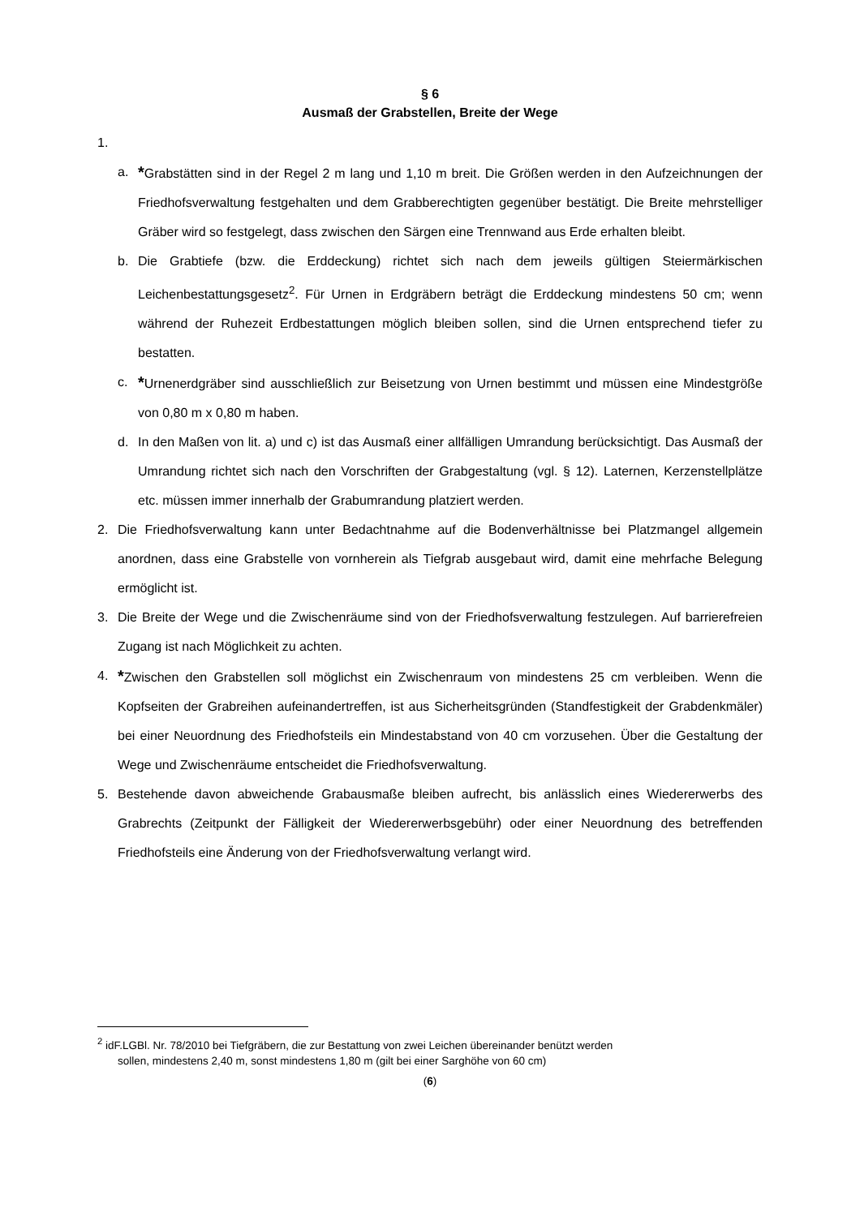§ 6
Ausmaß der Grabstellen, Breite der Wege
1.
a.
*Grabstätten sind in der Regel 2 m lang und 1,10 m breit. Die Größen werden in den Aufzeichnungen der Friedhofsverwaltung festgehalten und dem Grabberechtigten gegenüber bestätigt. Die Breite mehrstelliger Gräber wird so festgelegt, dass zwischen den Särgen eine Trennwand aus Erde erhalten bleibt.
b. Die Grabtiefe (bzw. die Erddeckung) richtet sich nach dem jeweils gültigen Steiermärkischen Leichenbestattungsgesetz<sup>2</sup>. Für Urnen in Erdgräbern beträgt die Erddeckung mindestens 50 cm; wenn während der Ruhezeit Erdbestattungen möglich bleiben sollen, sind die Urnen entsprechend tiefer zu bestatten.
c.
*Urnenerdgräber sind ausschließlich zur Beisetzung von Urnen bestimmt und müssen eine Mindestgröße von 0,80 m x 0,80 m haben.
d. In den Maßen von lit. a) und c) ist das Ausmaß einer allfälligen Umrandung berücksichtigt. Das Ausmaß der Umrandung richtet sich nach den Vorschriften der Grabgestaltung (vgl. § 12). Laternen, Kerzenstellplätze etc. müssen immer innerhalb der Grabumrandung platziert werden.
2. Die Friedhofsverwaltung kann unter Bedachtnahme auf die Bodenverhältnisse bei Platzmangel allgemein anordnen, dass eine Grabstelle von vornherein als Tiefgrab ausgebaut wird, damit eine mehrfache Belegung ermöglicht ist.
3. Die Breite der Wege und die Zwischenräume sind von der Friedhofsverwaltung festzulegen. Auf barrierefreien Zugang ist nach Möglichkeit zu achten.
4.
*Zwischen den Grabstellen soll möglichst ein Zwischenraum von mindestens 25 cm verbleiben. Wenn die Kopfseiten der Grabreihen aufeinandertreffen, ist aus Sicherheitsgründen (Standfestigkeit der Grabdenkmäler) bei einer Neuordnung des Friedhofsteils ein Mindestabstand von 40 cm vorzusehen. Über die Gestaltung der Wege und Zwischenräume entscheidet die Friedhofsverwaltung.
5. Bestehende davon abweichende Grabausmaße bleiben aufrecht, bis anlässlich eines Wiedererwerbs des Grabrechts (Zeitpunkt der Fälligkeit der Wiedererwerbsgebühr) oder einer Neuordnung des betreffenden Friedhofsteils eine Änderung von der Friedhofsverwaltung verlangt wird.
<sup>2</sup> idF.LGBl. Nr. 78/2010 bei Tiefgräbern, die zur Bestattung von zwei Leichen übereinander benützt werden
sollen, mindestens 2,40 m, sonst mindestens 1,80 m (gilt bei einer Sarghöhe von 60 cm)
(6)